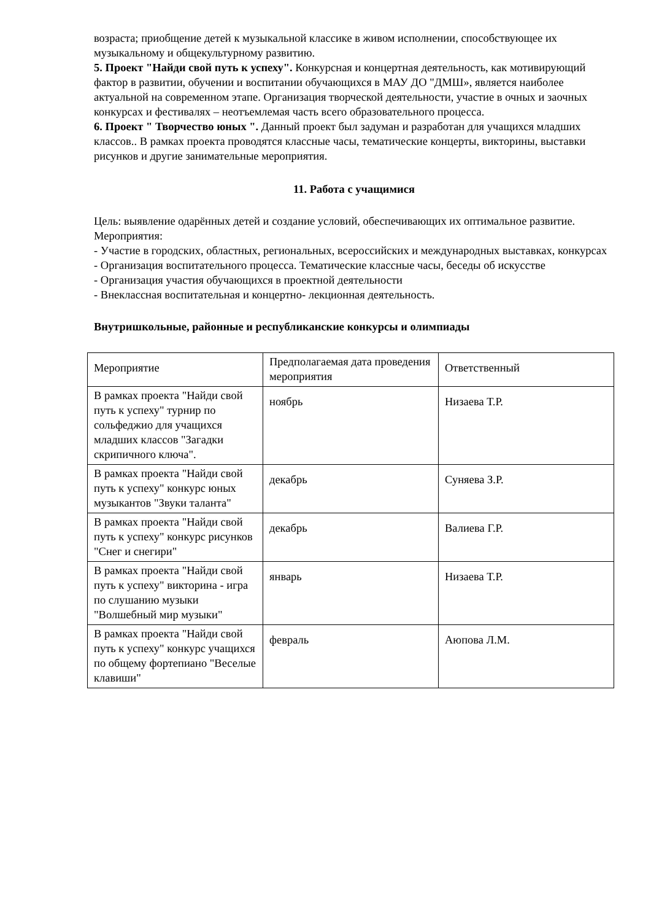возраста; приобщение детей к музыкальной классике в живом исполнении, способствующее их музыкальному и общекультурному развитию.
5. Проект "Найди свой путь к успеху". Конкурсная и концертная деятельность, как мотивирующий фактор в развитии, обучении и воспитании обучающихся в МАУ ДО "ДМШ», является наиболее актуальной на современном этапе. Организация творческой деятельности, участие в очных и заочных конкурсах и фестивалях – неотъемлемая часть всего образовательного процесса.
6. Проект " Творчество юных ". Данный проект был задуман и разработан для учащихся младших классов.. В рамках проекта проводятся классные часы, тематические концерты, викторины, выставки рисунков и другие занимательные мероприятия.
11. Работа с учащимися
Цель: выявление одарённых детей и создание условий, обеспечивающих их оптимальное развитие.
Мероприятия:
- Участие в городских, областных, региональных, всероссийских и международных выставках, конкурсах
- Организация воспитательного процесса. Тематические классные часы, беседы об искусстве
- Организация участия обучающихся в проектной деятельности
- Внеклассная воспитательная и концертно- лекционная деятельность.
Внутришкольные, районные и республиканские конкурсы и олимпиады
| Мероприятие | Предполагаемая дата проведения мероприятия | Ответственный |
| В рамках проекта "Найди свой путь к успеху" турнир по сольфеджио для учащихся младших классов "Загадки скрипичного ключа". | ноябрь | Низаева Т.Р. |
| В рамках проекта "Найди свой путь к успеху" конкурс юных музыкантов "Звуки таланта" | декабрь | Суняева З.Р. |
| В рамках проекта "Найди свой путь к успеху" конкурс рисунков "Снег и снегири" | декабрь | Валиева Г.Р. |
| В рамках проекта "Найди свой путь к успеху" викторина - игра по слушанию музыки "Волшебный мир музыки" | январь | Низаева Т.Р. |
| В рамках проекта "Найди свой путь к успеху" конкурс учащихся по общему фортепиано "Веселые клавиши" | февраль | Аюпова Л.М. |